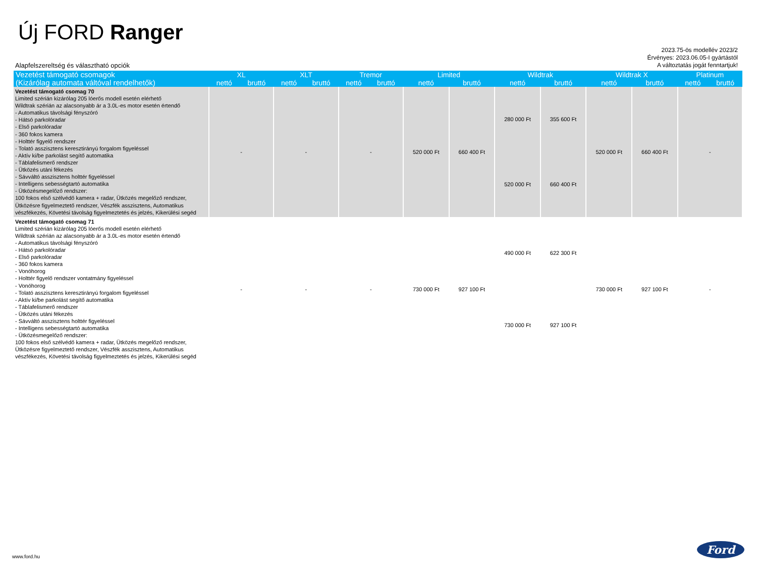Új FORD Ranger
2023.75-ös modellév 2023/2
Érvényes: 2023.06.05-I gyártástól
A változtatás jogát fenntartjuk!
Alapfelszereltség és választható opciók
| Vezetést támogató csomagok (Kizárólag automata váltóval rendelhetők) | XL | | XLT | | Tremor | | Limited | | Wildtrak | | Wildtrak X | | Platinum | |
| --- | --- | --- | --- | --- | --- | --- | --- | --- | --- | --- | --- | --- | --- | --- |
| | nettó | bruttó | nettó | bruttó | nettó | bruttó | nettó | bruttó | nettó | bruttó | nettó | bruttó | nettó | bruttó |
| Vezetést támogató csomag 70 Limited szérián kizárólag 205 lóerős modell esetén elérhető Wildtrak szérián az alacsonyabb ár a 3.0L-es motor esetén értendő - Automatikus távolsági fényszóró - Hátsó parkolóradar - Első parkolóradar - 360 fokos kamera - Holttér figyelő rendszer - Tolató asszisztens keresztirányú forgalom figyeléssel - Aktív ki/be parkolást segítő automatika - Táblafelismerő rendszer - Ütközés utáni fékezés - Sávváltó asszisztens holttér figyeléssel - Intelligens sebességtartó automatika - Ütközésmegelőző rendszer: 100 fokos első szélvédő kamera + radar, Ütközés megelőző rendszer, Ütközésre figyelmeztető rendszer, Vészfék asszisztens, Automatikus vészfékezés, Követési távolság figyelmeztetés és jelzés, Kikerülési segéd | - | | - | | - | | 520 000 Ft | 660 400 Ft | 280 000 Ft | 355 600 Ft | 520 000 Ft | 660 400 Ft | - | |
| | | | | | | | | | 520 000 Ft | 660 400 Ft | | | | |
| Vezetést támogató csomag 71 Limited szérián kizárólag 205 lóerős modell esetén elérhető Wildtrak szérián az alacsonyabb ár a 3.0L-es motor esetén értendő - Automatikus távolsági fényszóró - Hátsó parkolóradar - Első parkolóradar - 360 fokos kamera - Vonóhorog - Holttér figyelő rendszer vontatmány figyeléssel - Vonóhorog - Tolató asszisztens keresztirányú forgalom figyeléssel - Aktív ki/be parkolást segítő automatika - Táblafelismerő rendszer - Ütközés utáni fékezés - Sávváltó asszisztens holttér figyeléssel - Intelligens sebességtartó automatika - Ütközésmegelőző rendszer: 100 fokos első szélvédő kamera + radar, Ütközés megelőző rendszer, Ütközésre figyelmeztető rendszer, Vészfék asszisztens, Automatikus vészfékezés, Követési távolság figyelmeztetés és jelzés, Kikerülési segéd | - | | - | | - | | 730 000 Ft | 927 100 Ft | 490 000 Ft | 622 300 Ft | 730 000 Ft | 927 100 Ft | - | |
| | | | | | | | | | 730 000 Ft | 927 100 Ft | | | | |
www.ford.hu
Ford